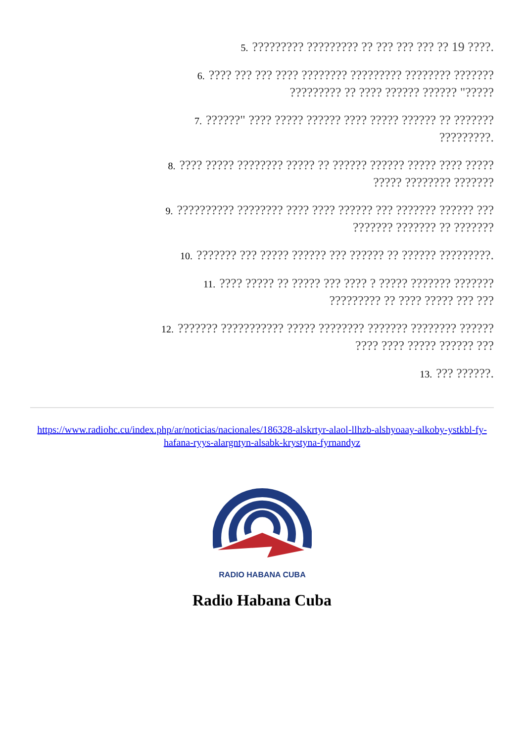5.????????? ????????? ?? ??? ??? ??? ?? 19 ????.
6.???? ??? ??? ???? ???????? ????????? ???????? ???????
????????? ?? ???? ?????? ?????? "?????
7.??????" ???? ????? ?????? ???? ????? ?????? ?? ???????
?????????.
8.???? ????? ???????? ????? ?? ?????? ?????? ????? ???? ?????
????? ???????? ???????
9.?????????? ???????? ???? ???? ?????? ??? ??????? ?????? ???
??????? ??????? ?? ???????
10.??????? ??? ????? ?????? ??? ?????? ?? ?????? ?????????.
11.???? ????? ?? ????? ??? ???? ? ????? ??????? ???????
????????? ?? ???? ????? ??? ???
12.??????? ??????????? ????? ???????? ??????? ???????? ??????
???? ???? ????? ?????? ???
13.??? ??????.
https://www.radiohc.cu/index.php/ar/noticias/nacionales/186328-alskrtyr-alaol-llhzb-alshyoaay-alkoby-ystkbl-fy-hafana-ryys-alargntyn-alsabk-krystyna-fyrnandyz
RADIO HABANA CUBA
Radio Habana Cuba